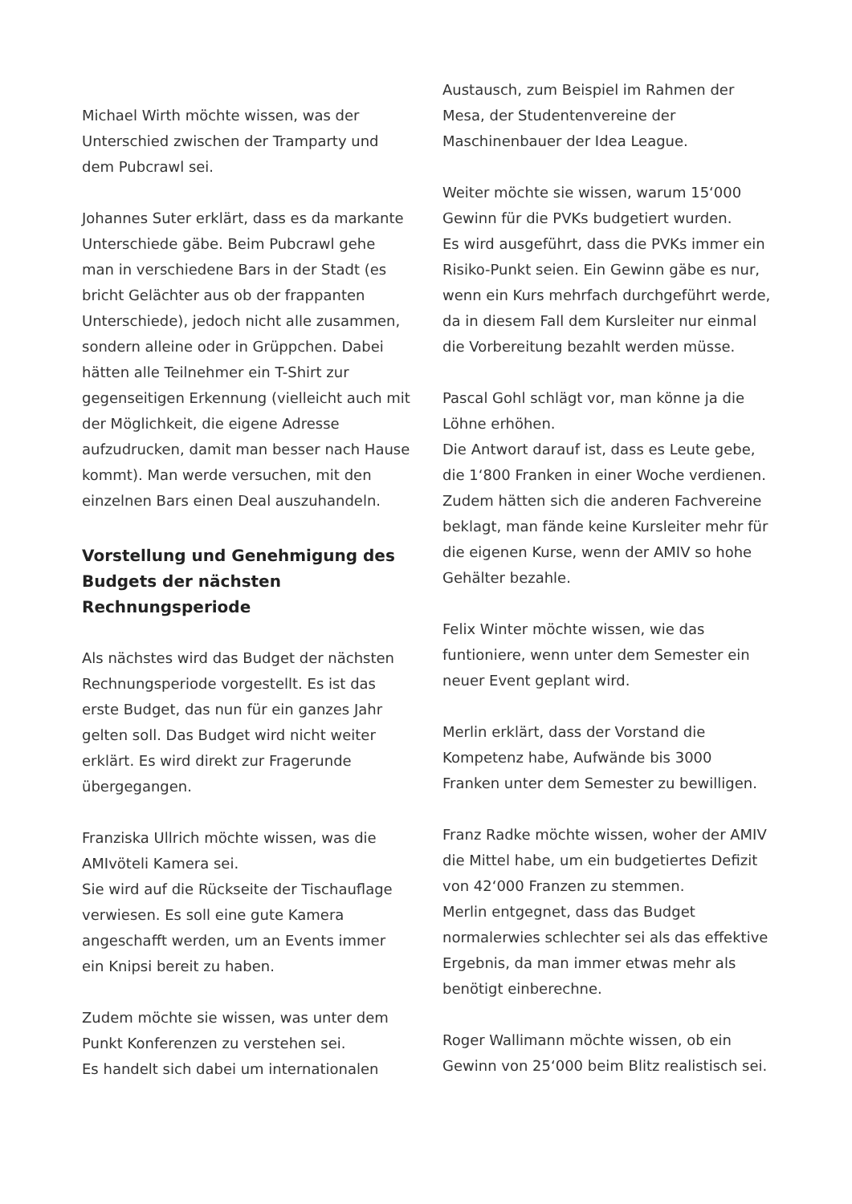Michael Wirth möchte wissen, was der Unterschied zwischen der Tramparty und dem Pubcrawl sei.
Johannes Suter erklärt, dass es da markante Unterschiede gäbe. Beim Pubcrawl gehe man in verschiedene Bars in der Stadt (es bricht Gelächter aus ob der frappanten Unterschiede), jedoch nicht alle zusammen, sondern alleine oder in Grüppchen. Dabei hätten alle Teilnehmer ein T-Shirt zur gegenseitigen Erkennung (vielleicht auch mit der Möglichkeit, die eigene Adresse aufzudrucken, damit man besser nach Hause kommt). Man werde versuchen, mit den einzelnen Bars einen Deal auszuhandeln.
Vorstellung und Genehmigung des Budgets der nächsten Rechnungsperiode
Als nächstes wird das Budget der nächsten Rechnungsperiode vorgestellt. Es ist das erste Budget, das nun für ein ganzes Jahr gelten soll. Das Budget wird nicht weiter erklärt. Es wird direkt zur Fragerunde übergegangen.
Franziska Ullrich möchte wissen, was die AMIvöteli Kamera sei.
Sie wird auf die Rückseite der Tischauflage verwiesen. Es soll eine gute Kamera angeschafft werden, um an Events immer ein Knipsi bereit zu haben.
Zudem möchte sie wissen, was unter dem Punkt Konferenzen zu verstehen sei.
Es handelt sich dabei um internationalen
Austausch, zum Beispiel im Rahmen der Mesa, der Studentenvereine der Maschinenbauer der Idea League.
Weiter möchte sie wissen, warum 15‘000 Gewinn für die PVKs budgetiert wurden.
Es wird ausgeführt, dass die PVKs immer ein Risiko-Punkt seien. Ein Gewinn gäbe es nur, wenn ein Kurs mehrfach durchgeführt werde, da in diesem Fall dem Kursleiter nur einmal die Vorbereitung bezahlt werden müsse.
Pascal Gohl schlägt vor, man könne ja die Löhne erhöhen.
Die Antwort darauf ist, dass es Leute gebe, die 1‘800 Franken in einer Woche verdienen. Zudem hätten sich die anderen Fachvereine beklagt, man fände keine Kursleiter mehr für die eigenen Kurse, wenn der AMIV so hohe Gehälter bezahle.
Felix Winter möchte wissen, wie das funtioniere, wenn unter dem Semester ein neuer Event geplant wird.
Merlin erklärt, dass der Vorstand die Kompetenz habe, Aufwände bis 3000 Franken unter dem Semester zu bewilligen.
Franz Radke möchte wissen, woher der AMIV die Mittel habe, um ein budgetiertes Defizit von 42‘000 Franzen zu stemmen.
Merlin entgegnet, dass das Budget normalerwies schlechter sei als das effektive Ergebnis, da man immer etwas mehr als benötigt einberechne.
Roger Wallimann möchte wissen, ob ein Gewinn von 25‘000 beim Blitz realistisch sei.